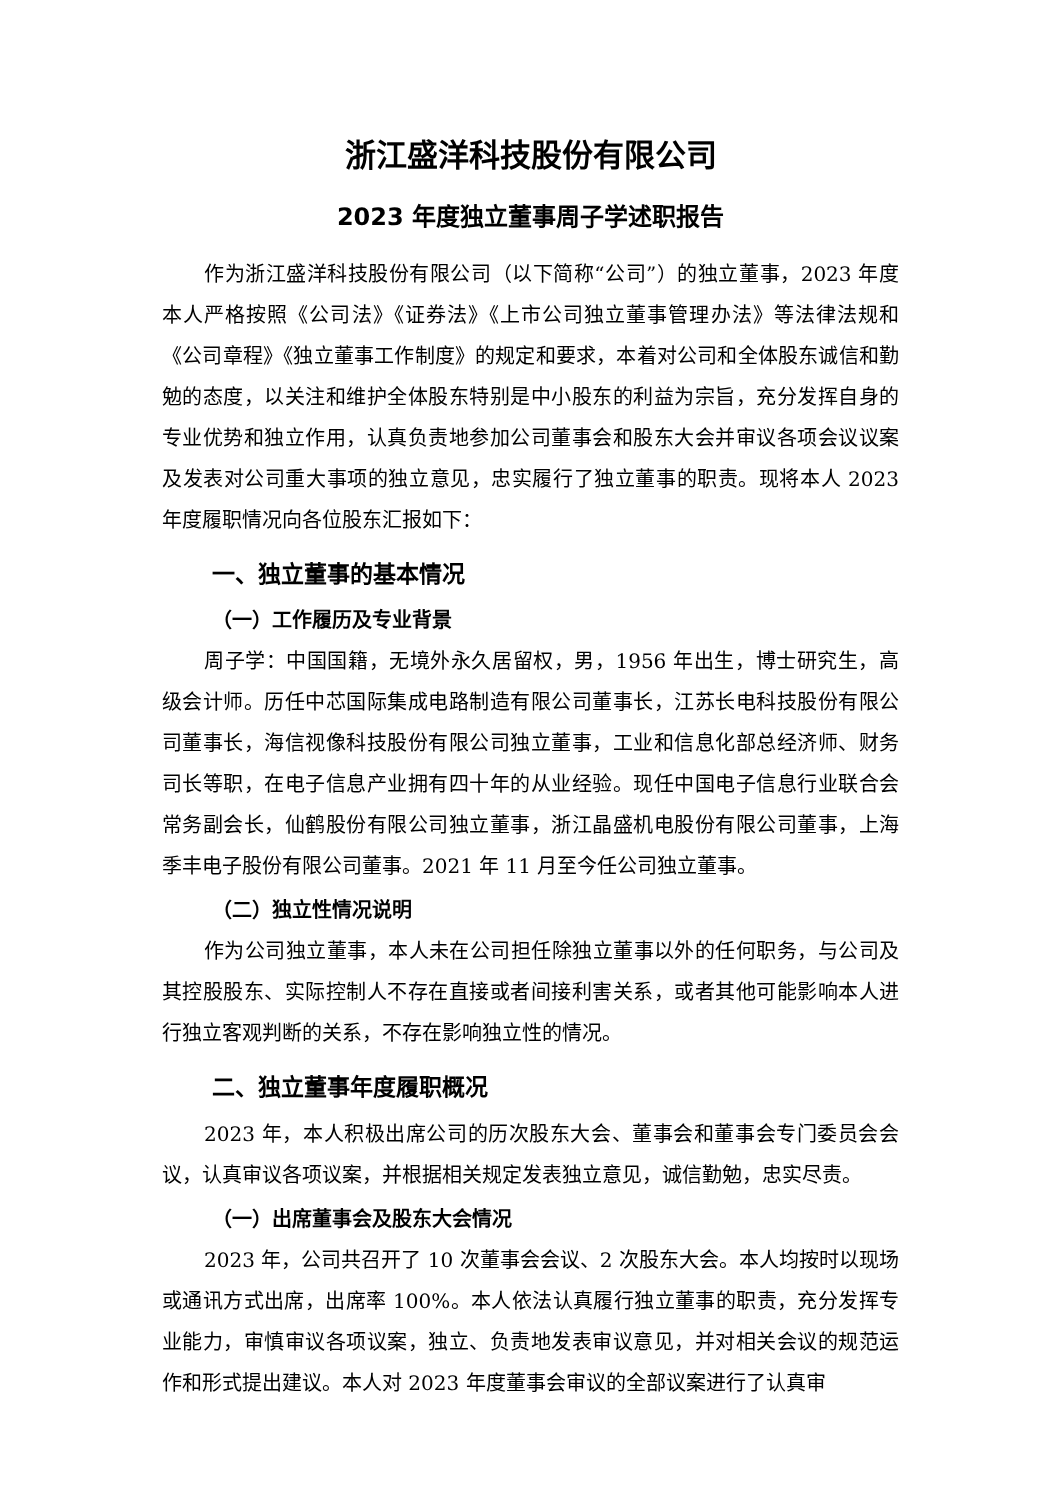浙江盛洋科技股份有限公司
2023 年度独立董事周子学述职报告
作为浙江盛洋科技股份有限公司（以下简称“公司”）的独立董事，2023 年度本人严格按照《公司法》《证券法》《上市公司独立董事管理办法》等法律法规和《公司章程》《独立董事工作制度》的规定和要求，本着对公司和全体股东诚信和勤勉的态度，以关注和维护全体股东特别是中小股东的利益为宗旨，充分发挥自身的专业优势和独立作用，认真负责地参加公司董事会和股东大会并审议各项会议议案及发表对公司重大事项的独立意见，忠实履行了独立董事的职责。现将本人 2023 年度履职情况向各位股东汇报如下：
一、独立董事的基本情况
（一）工作履历及专业背景
周子学：中国国籍，无境外永久居留权，男，1956 年出生，博士研究生，高级会计师。历任中芯国际集成电路制造有限公司董事长，江苏长电科技股份有限公司董事长，海信视像科技股份有限公司独立董事，工业和信息化部总经济师、财务司长等职，在电子信息产业拥有四十年的从业经验。现任中国电子信息行业联合会常务副会长，仙鹤股份有限公司独立董事，浙江晶盛机电股份有限公司董事，上海季丰电子股份有限公司董事。2021 年 11 月至今任公司独立董事。
（二）独立性情况说明
作为公司独立董事，本人未在公司担任除独立董事以外的任何职务，与公司及其控股股东、实际控制人不存在直接或者间接利害关系，或者其他可能影响本人进行独立客观判断的关系，不存在影响独立性的情况。
二、独立董事年度履职概况
2023 年，本人积极出席公司的历次股东大会、董事会和董事会专门委员会会议，认真审议各项议案，并根据相关规定发表独立意见，诚信勤勉，忠实尽责。
（一）出席董事会及股东大会情况
2023 年，公司共召开了 10 次董事会会议、2 次股东大会。本人均按时以现场或通讯方式出席，出席率 100%。本人依法认真履行独立董事的职责，充分发挥专业能力，审慎审议各项议案，独立、负责地发表审议意见，并对相关会议的规范运作和形式提出建议。本人对 2023 年度董事会审议的全部议案进行了认真审